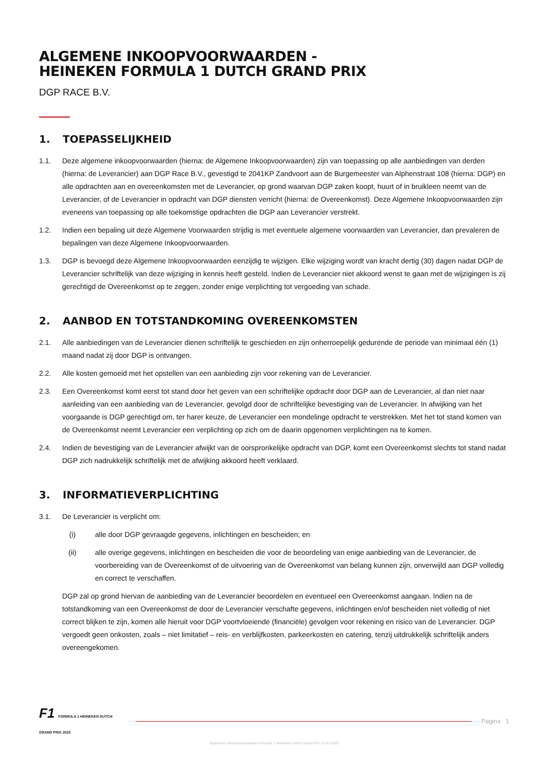ALGEMENE INKOOPVOORWAARDEN -
HEINEKEN FORMULA 1 DUTCH GRAND PRIX
DGP RACE B.V.
1. TOEPASSELIJKHEID
1.1. Deze algemene inkoopvoorwaarden (hierna: de Algemene Inkoopvoorwaarden) zijn van toepassing op alle aanbiedingen van derden (hierna: de Leverancier) aan DGP Race B.V., gevestigd te 2041KP Zandvoort aan de Burgemeester van Alphenstraat 108 (hierna: DGP) en alle opdrachten aan en overeenkomsten met de Leverancier, op grond waarvan DGP zaken koopt, huurt of in bruikleen neemt van de Leverancier, of de Leverancier in opdracht van DGP diensten verricht (hierna: de Overeenkomst). Deze Algemene Inkoopvoorwaarden zijn eveneens van toepassing op alle toekomstige opdrachten die DGP aan Leverancier verstrekt.
1.2. Indien een bepaling uit deze Algemene Voorwaarden strijdig is met eventuele algemene voorwaarden van Leverancier, dan prevaleren de bepalingen van deze Algemene Inkoopvoorwaarden.
1.3. DGP is bevoegd deze Algemene Inkoopvoorwaarden eenzijdig te wijzigen. Elke wijziging wordt van kracht dertig (30) dagen nadat DGP de Leverancier schriftelijk van deze wijziging in kennis heeft gesteld. Indien de Leverancier niet akkoord wenst te gaan met de wijzigingen is zij gerechtigd de Overeenkomst op te zeggen, zonder enige verplichting tot vergoeding van schade.
2. AANBOD EN TOTSTANDKOMING OVEREENKOMSTEN
2.1. Alle aanbiedingen van de Leverancier dienen schriftelijk te geschieden en zijn onherroepelijk gedurende de periode van minimaal één (1) maand nadat zij door DGP is ontvangen.
2.2. Alle kosten gemoeid met het opstellen van een aanbieding zijn voor rekening van de Leverancier.
2.3. Een Overeenkomst komt eerst tot stand door het geven van een schriftelijke opdracht door DGP aan de Leverancier, al dan niet naar aanleiding van een aanbieding van de Leverancier, gevolgd door de schriftelijke bevestiging van de Leverancier. In afwijking van het voorgaande is DGP gerechtigd om, ter harer keuze, de Leverancier een mondelinge opdracht te verstrekken. Met het tot stand komen van de Overeenkomst neemt Leverancier een verplichting op zich om de daarin opgenomen verplichtingen na te komen.
2.4. Indien de bevestiging van de Leverancier afwijkt van de oorspronkelijke opdracht van DGP, komt een Overeenkomst slechts tot stand nadat DGP zich nadrukkelijk schriftelijk met de afwijking akkoord heeft verklaard.
3. INFORMATIEVERPLICHTING
3.1. De Leverancier is verplicht om:
(i) alle door DGP gevraagde gegevens, inlichtingen en bescheiden; en
(ii) alle overige gegevens, inlichtingen en bescheiden die voor de beoordeling van enige aanbieding van de Leverancier, de voorbereiding van de Overeenkomst of de uitvoering van de Overeenkomst van belang kunnen zijn, onverwijld aan DGP volledig en correct te verschaffen.
DGP zal op grond hiervan de aanbieding van de Leverancier beoordelen en eventueel een Overeenkomst aangaan. Indien na de totstandkoming van een Overeenkomst de door de Leverancier verschafte gegevens, inlichtingen en/of bescheiden niet volledig of niet correct blijken te zijn, komen alle hieruit voor DGP voortvloeiende (financiële) gevolgen voor rekening en risico van de Leverancier. DGP vergoedt geen onkosten, zoals – niet limitatief – reis- en verblijfkosten, parkeerkosten en catering, tenzij uitdrukkelijk schriftelijk anders overeengekomen.
F1 FORMULA 1 HEINEKEN DUTCH GRAND PRIX 2023
Pagina 1
Algemene inkoopvoorwaarden Formula 1 Heineken Dutch Grand Prix 11-07-2023